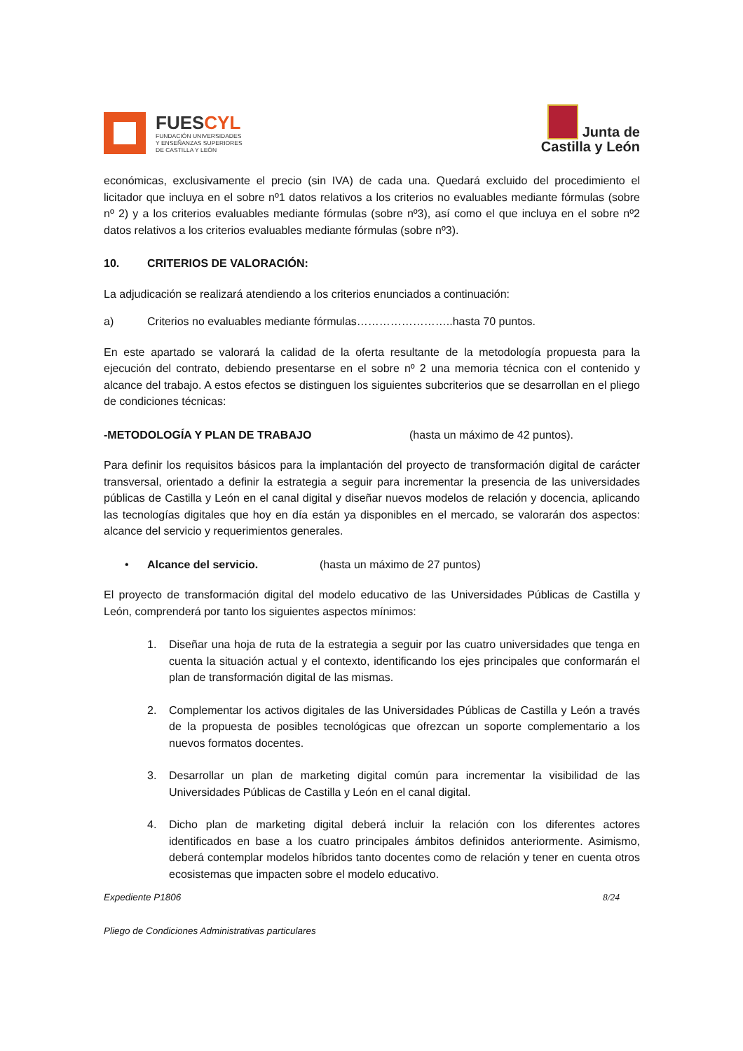FUESCYL
FUNDACIÓN UNIVERSIDADES
Y ENSEÑANZAS SUPERIORES
DE CASTILLA Y LEÓN
Junta de
Castilla y León
económicas, exclusivamente el precio (sin IVA) de cada una. Quedará excluido del procedimiento el licitador que incluya en el sobre nº1 datos relativos a los criterios no evaluables mediante fórmulas (sobre nº 2) y a los criterios evaluables mediante fórmulas (sobre nº3), así como el que incluya en el sobre nº2 datos relativos a los criterios evaluables mediante fórmulas (sobre nº3).
10. CRITERIOS DE VALORACIÓN:
La adjudicación se realizará atendiendo a los criterios enunciados a continuación:
a) Criterios no evaluables mediante fórmulas……………………..hasta 70 puntos.
En este apartado se valorará la calidad de la oferta resultante de la metodología propuesta para la ejecución del contrato, debiendo presentarse en el sobre nº 2 una memoria técnica con el contenido y alcance del trabajo. A estos efectos se distinguen los siguientes subcriterios que se desarrollan en el pliego de condiciones técnicas:
-METODOLOGÍA Y PLAN DE TRABAJO (hasta un máximo de 42 puntos).
Para definir los requisitos básicos para la implantación del proyecto de transformación digital de carácter transversal, orientado a definir la estrategia a seguir para incrementar la presencia de las universidades públicas de Castilla y León en el canal digital y diseñar nuevos modelos de relación y docencia, aplicando las tecnologías digitales que hoy en día están ya disponibles en el mercado, se valorarán dos aspectos: alcance del servicio y requerimientos generales.
• Alcance del servicio. (hasta un máximo de 27 puntos)
El proyecto de transformación digital del modelo educativo de las Universidades Públicas de Castilla y León, comprenderá por tanto los siguientes aspectos mínimos:
1. Diseñar una hoja de ruta de la estrategia a seguir por las cuatro universidades que tenga en cuenta la situación actual y el contexto, identificando los ejes principales que conformarán el plan de transformación digital de las mismas.
2. Complementar los activos digitales de las Universidades Públicas de Castilla y León a través de la propuesta de posibles tecnológicas que ofrezcan un soporte complementario a los nuevos formatos docentes.
3. Desarrollar un plan de marketing digital común para incrementar la visibilidad de las Universidades Públicas de Castilla y León en el canal digital.
4. Dicho plan de marketing digital deberá incluir la relación con los diferentes actores identificados en base a los cuatro principales ámbitos definidos anteriormente. Asimismo, deberá contemplar modelos híbridos tanto docentes como de relación y tener en cuenta otros ecosistemas que impacten sobre el modelo educativo.
Expediente P1806 8/24
Pliego de Condiciones Administrativas particulares